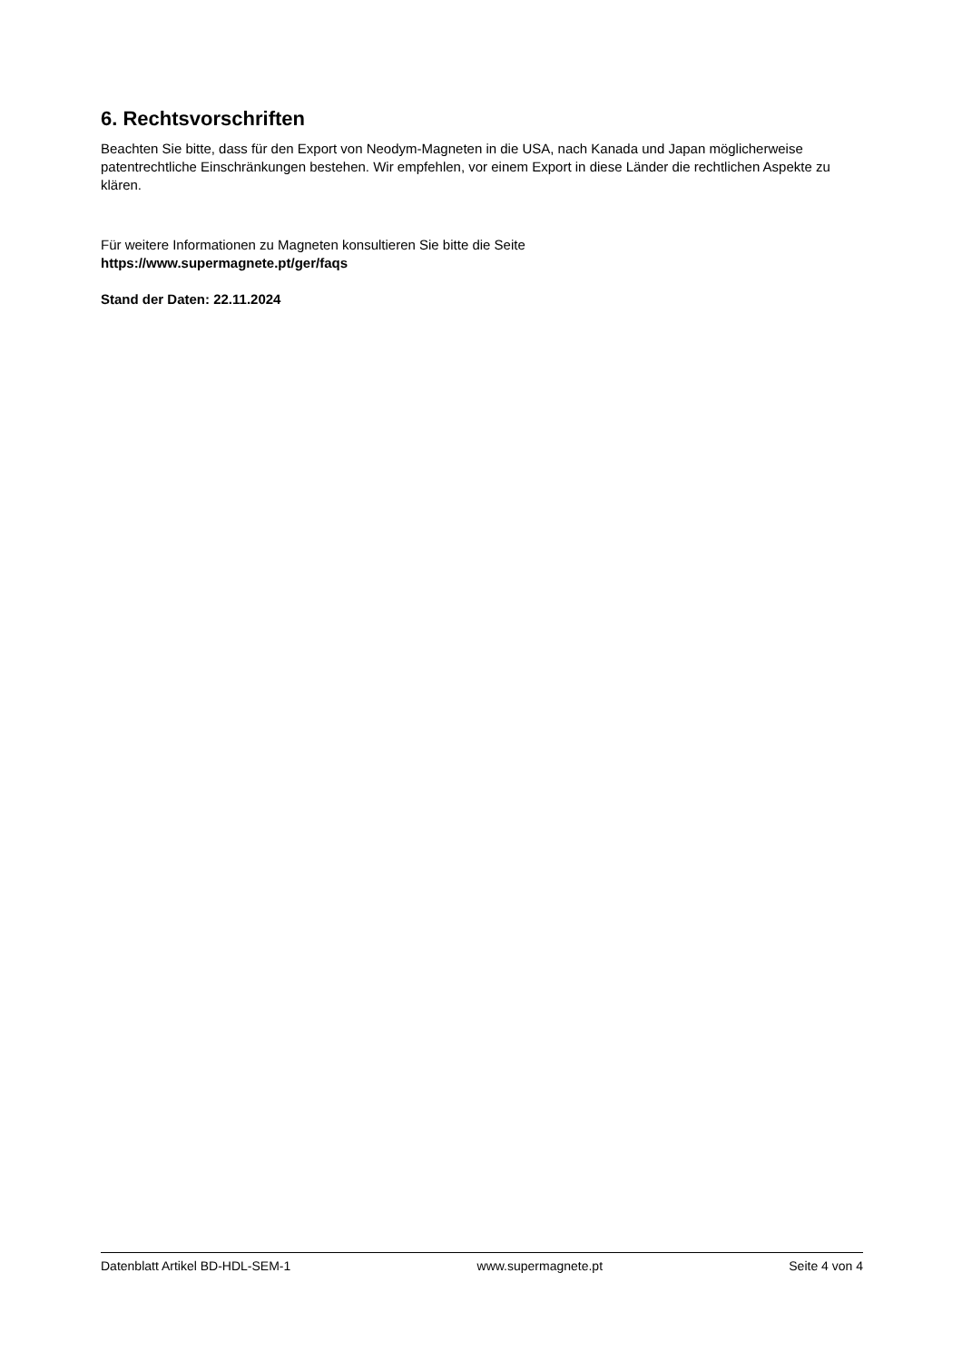6. Rechtsvorschriften
Beachten Sie bitte, dass für den Export von Neodym-Magneten in die USA, nach Kanada und Japan möglicherweise patentrechtliche Einschränkungen bestehen. Wir empfehlen, vor einem Export in diese Länder die rechtlichen Aspekte zu klären.
Für weitere Informationen zu Magneten konsultieren Sie bitte die Seite
https://www.supermagnete.pt/ger/faqs
Stand der Daten: 22.11.2024
Datenblatt Artikel BD-HDL-SEM-1 www.supermagnete.pt Seite 4 von 4